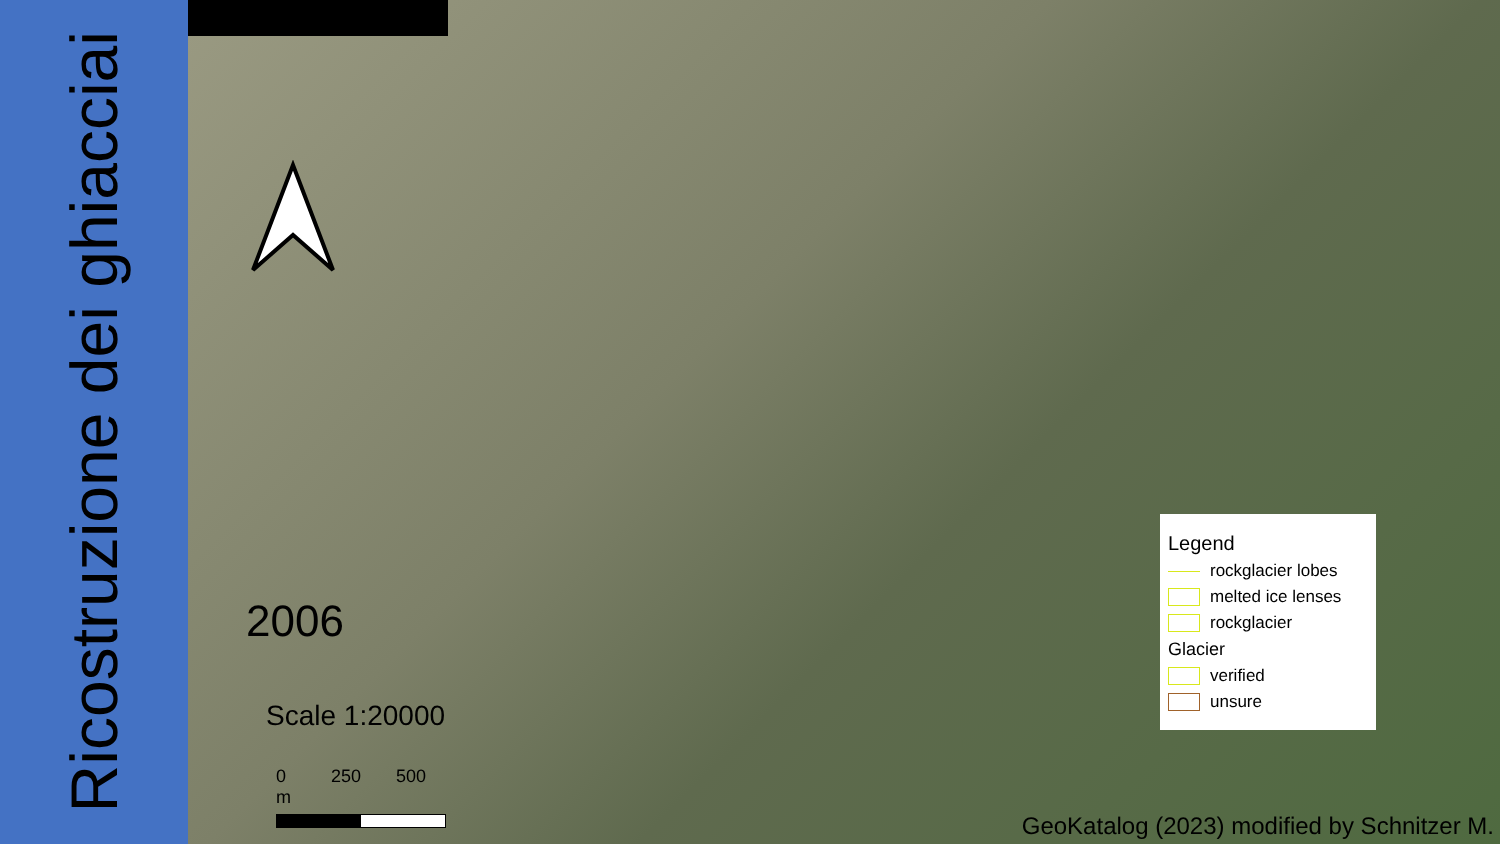Ricostruzione dei ghiacciai
2006
Scale 1:20000
0 250 500 m
Legend
rockglacier lobes
melted ice lenses
rockglacier
Glacier
verified
unsure
GeoKatalog (2023) modified by Schnitzer M.